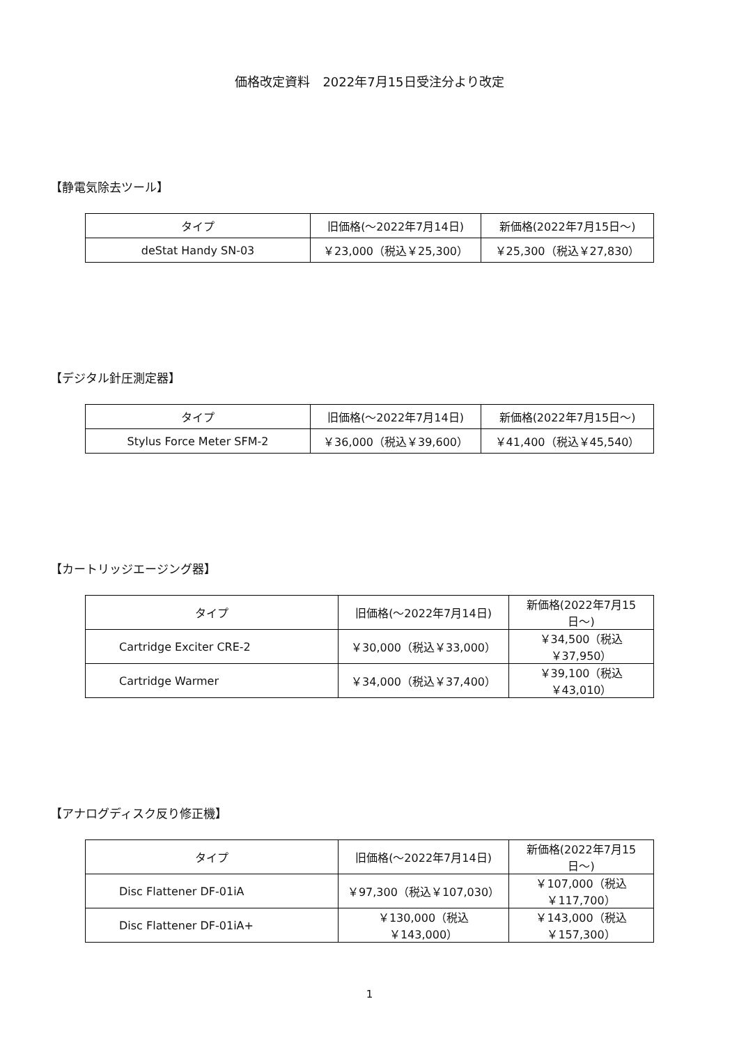価格改定資料　2022年7月15日受注分より改定
【静電気除去ツール】
| タイプ | 旧価格(〜2022年7月14日) | 新価格(2022年7月15日〜) |
| --- | --- | --- |
| deStat Handy SN-03 | ￥23,000（税込￥25,300） | ￥25,300（税込￥27,830） |
【デジタル針圧測定器】
| タイプ | 旧価格(〜2022年7月14日) | 新価格(2022年7月15日〜) |
| --- | --- | --- |
| Stylus Force Meter SFM-2 | ￥36,000（税込￥39,600） | ￥41,400（税込￥45,540） |
【カートリッジエージング器】
| タイプ | 旧価格(〜2022年7月14日) | 新価格(2022年7月15日〜) |
| --- | --- | --- |
| Cartridge Exciter CRE-2 | ￥30,000（税込￥33,000） | ￥34,500（税込￥37,950） |
| Cartridge Warmer | ￥34,000（税込￥37,400） | ￥39,100（税込￥43,010） |
【アナログディスク反り修正機】
| タイプ | 旧価格(〜2022年7月14日) | 新価格(2022年7月15日〜) |
| --- | --- | --- |
| Disc Flattener DF-01iA | ￥97,300（税込￥107,030） | ￥107,000（税込￥117,700） |
| Disc Flattener DF-01iA+ | ￥130,000（税込￥143,000） | ￥143,000（税込￥157,300） |
1